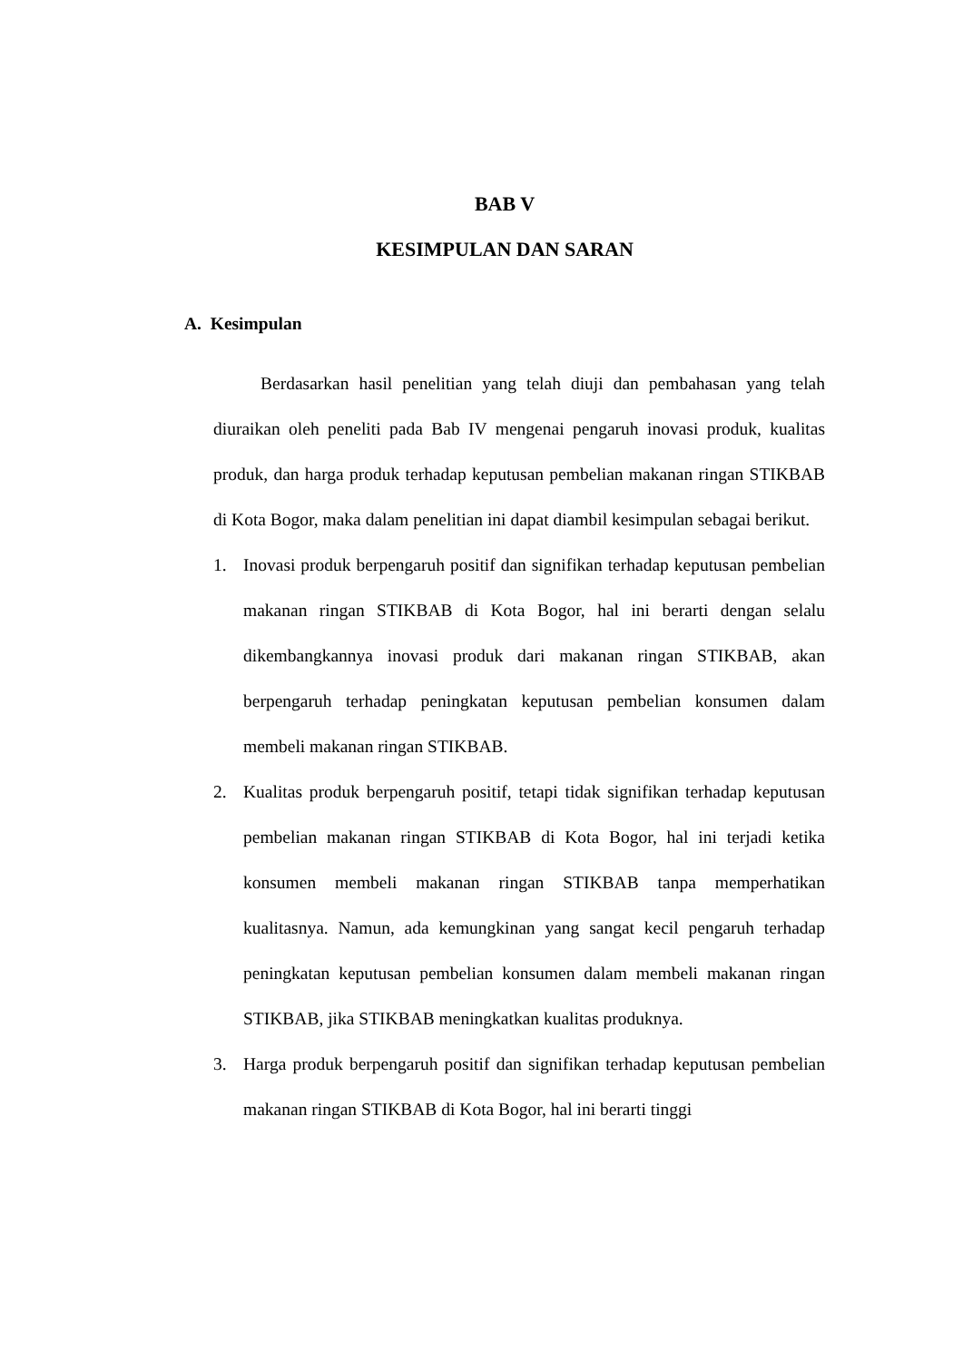BAB V
KESIMPULAN DAN SARAN
A. Kesimpulan
Berdasarkan hasil penelitian yang telah diuji dan pembahasan yang telah diuraikan oleh peneliti pada Bab IV mengenai pengaruh inovasi produk, kualitas produk, dan harga produk terhadap keputusan pembelian makanan ringan STIKBAB di Kota Bogor, maka dalam penelitian ini dapat diambil kesimpulan sebagai berikut.
1. Inovasi produk berpengaruh positif dan signifikan terhadap keputusan pembelian makanan ringan STIKBAB di Kota Bogor, hal ini berarti dengan selalu dikembangkannya inovasi produk dari makanan ringan STIKBAB, akan berpengaruh terhadap peningkatan keputusan pembelian konsumen dalam membeli makanan ringan STIKBAB.
2. Kualitas produk berpengaruh positif, tetapi tidak signifikan terhadap keputusan pembelian makanan ringan STIKBAB di Kota Bogor, hal ini terjadi ketika konsumen membeli makanan ringan STIKBAB tanpa memperhatikan kualitasnya. Namun, ada kemungkinan yang sangat kecil pengaruh terhadap peningkatan keputusan pembelian konsumen dalam membeli makanan ringan STIKBAB, jika STIKBAB meningkatkan kualitas produknya.
3. Harga produk berpengaruh positif dan signifikan terhadap keputusan pembelian makanan ringan STIKBAB di Kota Bogor, hal ini berarti tinggi